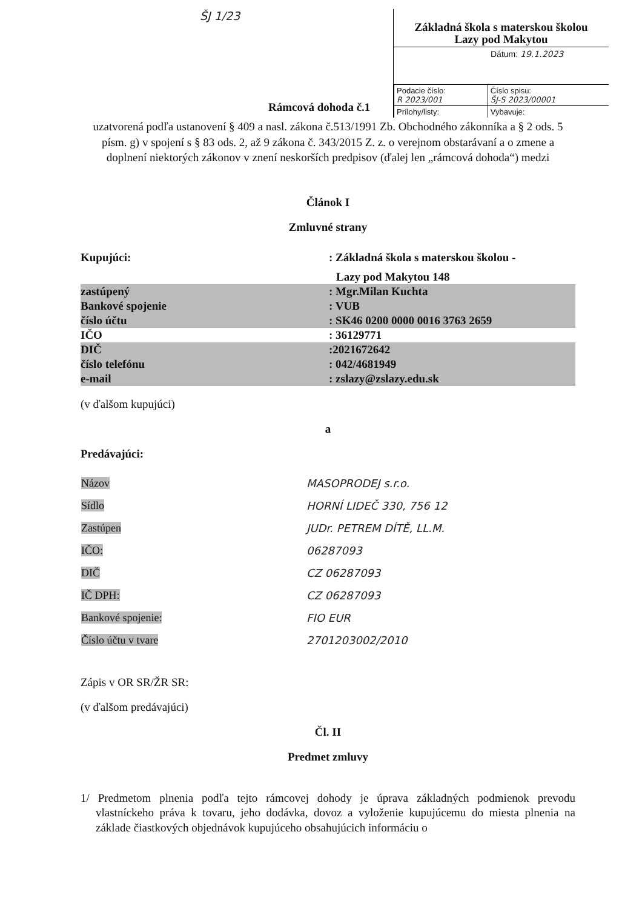ŠJ 1/23
Základná škola s materskou školou
Lazy pod Makytou
Dátum: 19.1.2023
| Podacie číslo: R 2023/001 | Číslo spisu: ŠJ-S 2023/00001 |
| Prílohy/listy: | Vybavuje: |
Rámcová dohoda č.1
uzatvorená podľa ustanovení § 409 a nasl. zákona č.513/1991 Zb. Obchodného zákonníka a § 2 ods. 5 písm. g) v spojení s § 83 ods. 2, až 9 zákona č. 343/2015 Z. z. o verejnom obstarávaní a o zmene a doplnení niektorých zákonov v znení neskorších predpisov (ďalej len „rámcová dohoda“) medzi
Článok I
Zmluvné strany
| Kupujúci: | : Základná škola s materskou školou - |
| | Lazy pod Makytou 148 |
| zastúpený | : Mgr.Milan Kuchta |
| Bankové spojenie | : VUB |
| číslo účtu | : SK46 0200 0000 0016 3763 2659 |
| IČO | : 36129771 |
| DIČ | :2021672642 |
| číslo telefónu | : 042/4681949 |
| e-mail | : zslazy@zslazy.edu.sk |
(v ďalšom kupujúci)
a
Predávajúci:
| Názov | MASOPRODEJ s.r.o. |
| Sídlo | HORNÍ LIDEČ 330, 756 12 |
| Zastúpen | JUDr. PETREM DÍTĚ, LL.M. |
| IČO: | 06287093 |
| DIČ | CZ 06287093 |
| IČ DPH: | CZ 06287093 |
| Bankové spojenie: | FIO EUR |
| Číslo účtu v tvare | 2701203002/2010 |
Zápis v OR SR/ŽR SR:
(v ďalšom predávajúci)
Čl. II
Predmet zmluvy
1/ Predmetom plnenia podľa tejto rámcovej dohody je úprava základných podmienok prevodu vlastníckeho práva k tovaru, jeho dodávka, dovoz a vyloženie kupujúcemu do miesta plnenia na základe čiastkových objednávok kupujúceho obsahujúcich informáciu o